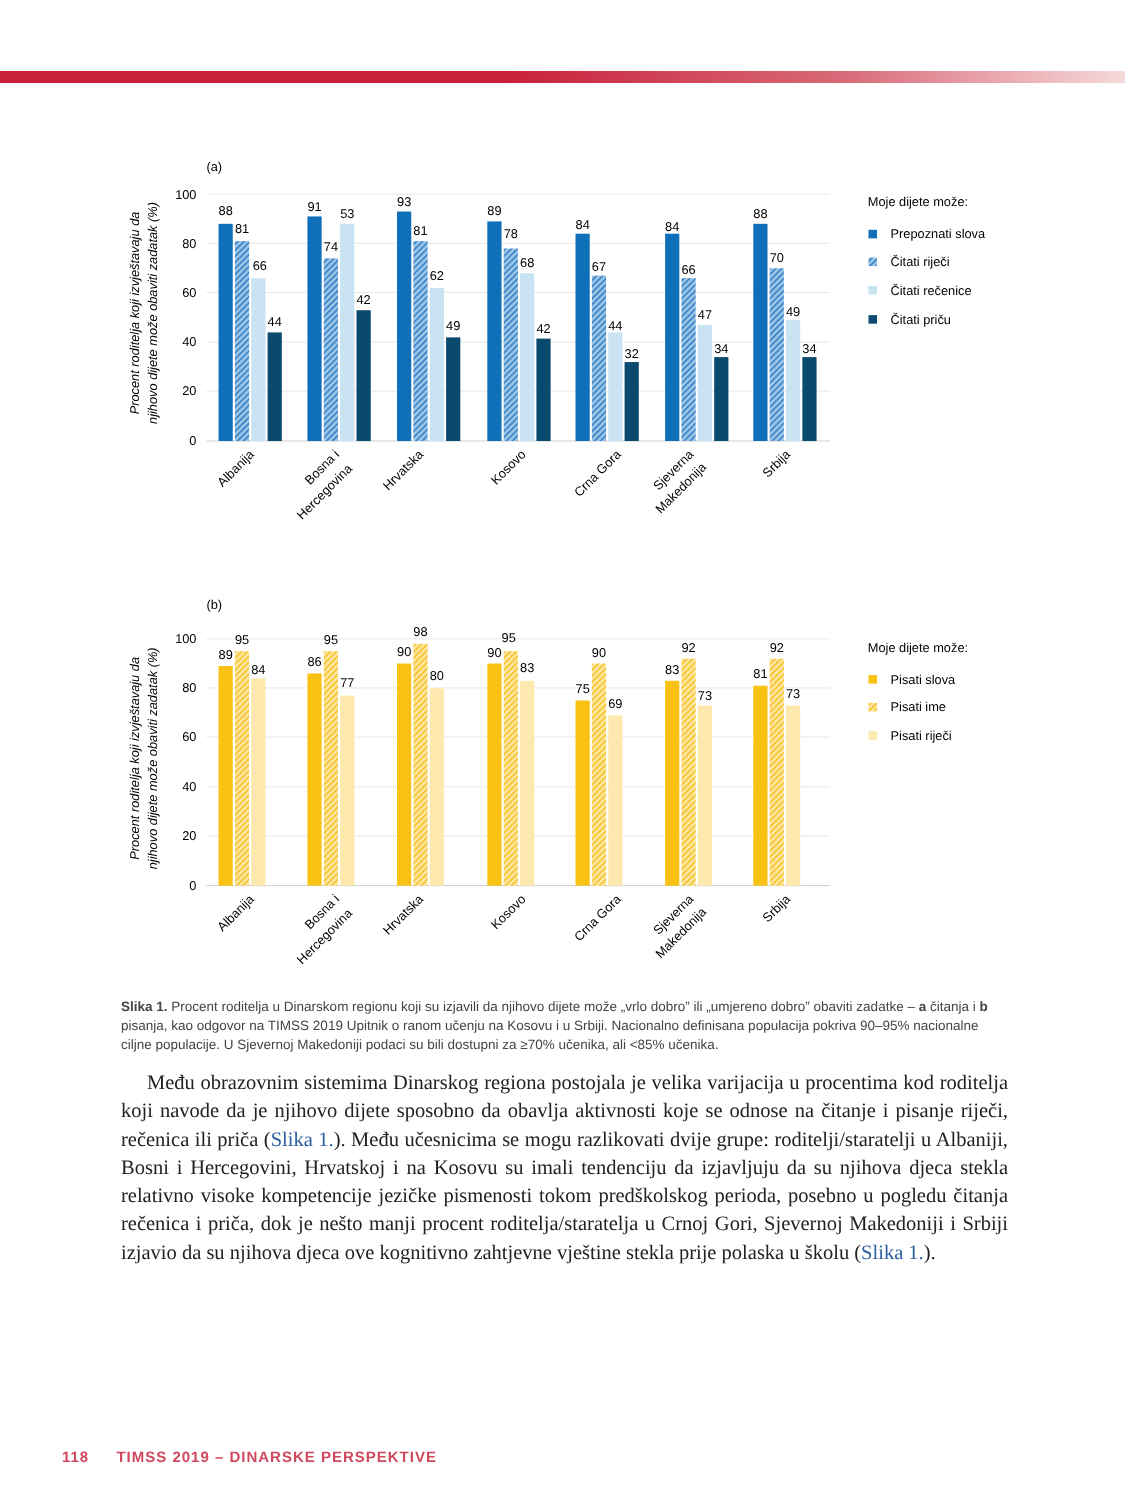(a)
100
80
60
40
20
0
Procent roditelja koji izvještavaju da
njihovo dijete može obaviti zadatak (%)
88
81
66
44
91
74
53
42
93
81
62
49
89
78
68
42
84
67
44
32
84
66
47
34
88
70
49
34
Albanija
Bosna i
Hercegovina
Hrvatska
Kosovo
Crna Gora
Sjeverna
Makedonija
Srbija
Moje dijete može:
Prepoznati slova
Čitati riječi
Čitati rečenice
Čitati priču
(b)
100
80
60
40
20
0
Procent roditelja koji izvještavaju da
njihovo dijete može obaviti zadatak (%)
89
95
84
86
95
77
90
98
80
90
95
83
75
90
69
83
92
73
81
92
73
Albanija
Bosna i
Hercegovina
Hrvatska
Kosovo
Crna Gora
Sjeverna
Makedonija
Srbija
Moje dijete može:
Pisati slova
Pisati ime
Pisati riječi
Slika 1. Procent roditelja u Dinarskom regionu koji su izjavili da njihovo dijete može „vrlo dobro” ili „umjereno dobro” obaviti zadatke – a čitanja i b pisanja, kao odgovor na TIMSS 2019 Upitnik o ranom učenju na Kosovu i u Srbiji. Nacionalno definisana populacija pokriva 90–95% nacionalne ciljne populacije. U Sjevernoj Makedoniji podaci su bili dostupni za ≥70% učenika, ali <85% učenika.
Među obrazovnim sistemima Dinarskog regiona postojala je velika varijacija u procentima kod roditelja koji navode da je njihovo dijete sposobno da obavlja aktivnosti koje se odnose na čitanje i pisanje riječi, rečenica ili priča (Slika 1.). Među učesnicima se mogu razlikovati dvije grupe: roditelji/staratelji u Albaniji, Bosni i Hercegovini, Hrvatskoj i na Kosovu su imali tendenciju da izjavljuju da su njihova djeca stekla relativno visoke kompetencije jezičke pismenosti tokom predškolskog perioda, posebno u pogledu čitanja rečenica i priča, dok je nešto manji procent roditelja/staratelja u Crnoj Gori, Sjevernoj Makedoniji i Srbiji izjavio da su njihova djeca ove kognitivno zahtjevne vještine stekla prije polaska u školu (Slika 1.).
118 TIMSS 2019 – DINARSKE PERSPEKTIVE